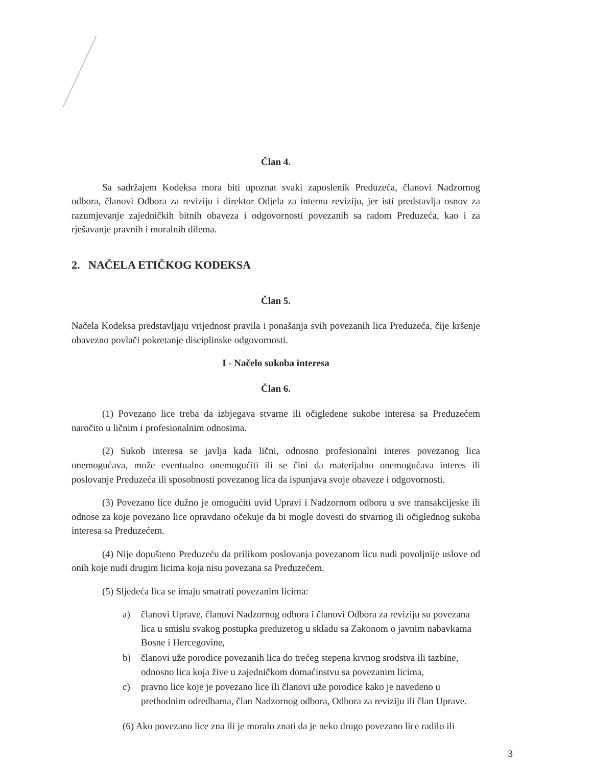Član 4.
Sa sadržajem Kodeksa mora biti upoznat svaki zaposlenik Preduzeća, članovi Nadzornog odbora, članovi Odbora za reviziju i direktor Odjela za internu reviziju, jer isti predstavlja osnov za razumjevanje zajedničkih bitnih obaveza i odgovornosti povezanih sa radom Preduzeća, kao i za rješavanje pravnih i moralnih dilema.
2. NAČELA ETIČKOG KODEKSA
Član 5.
Načela Kodeksa predstavljaju vrijednost pravila i ponašanja svih povezanih lica Preduzeća, čije kršenje obavezno povlači pokretanje disciplinske odgovornosti.
I - Načelo sukoba interesa
Član 6.
(1) Povezano lice treba da izbjegava stvarne ili očigledene sukobe interesa sa Preduzećem naročito u ličnim i profesionalnim odnosima.
(2) Sukob interesa se javlja kada lični, odnosno profesionalni interes povezanog lica onemogućava, može eventualno onemogućiti ili se čini da materijalno onemogućava interes ili poslovanje Preduzeća ili sposobnosti povezanog lica da ispunjava svoje obaveze i odgovornosti.
(3) Povezano lice dužno je omogućiti uvid Upravi i Nadzornom odboru u sve transakcijeske ili odnose za koje povezano lice opravdano očekuje da bi mogle dovesti do stvarnog ili očiglednog sukoba interesa sa Preduzećem.
(4) Nije dopušteno Preduzeću da prilikom poslovanja povezanom licu nudi povoljnije uslove od onih koje nudi drugim licima koja nisu povezana sa Preduzećem.
(5) Sljedeća lica se imaju smatrati povezanim licima:
a) članovi Uprave, članovi Nadzornog odbora i članovi Odbora za reviziju su povezana lica u smislu svakog postupka preduzetog u skladu sa Zakonom o javnim nabavkama Bosne i Hercegovine,
b) članovi uže porodice povezanih lica do trećeg stepena krvnog srodstva ili tazbine, odnosno lica koja žive u zajedničkom domaćinstvu sa povezanim licima,
c) pravno lice koje je povezano lice ili članovi uže porodice kako je navedeno u prethodnim odredbama, član Nadzornog odbora, Odbora za reviziju ili član Uprave.
(6) Ako povezano lice zna ili je moralo znati da je neko drugo povezano lice radilo ili
3